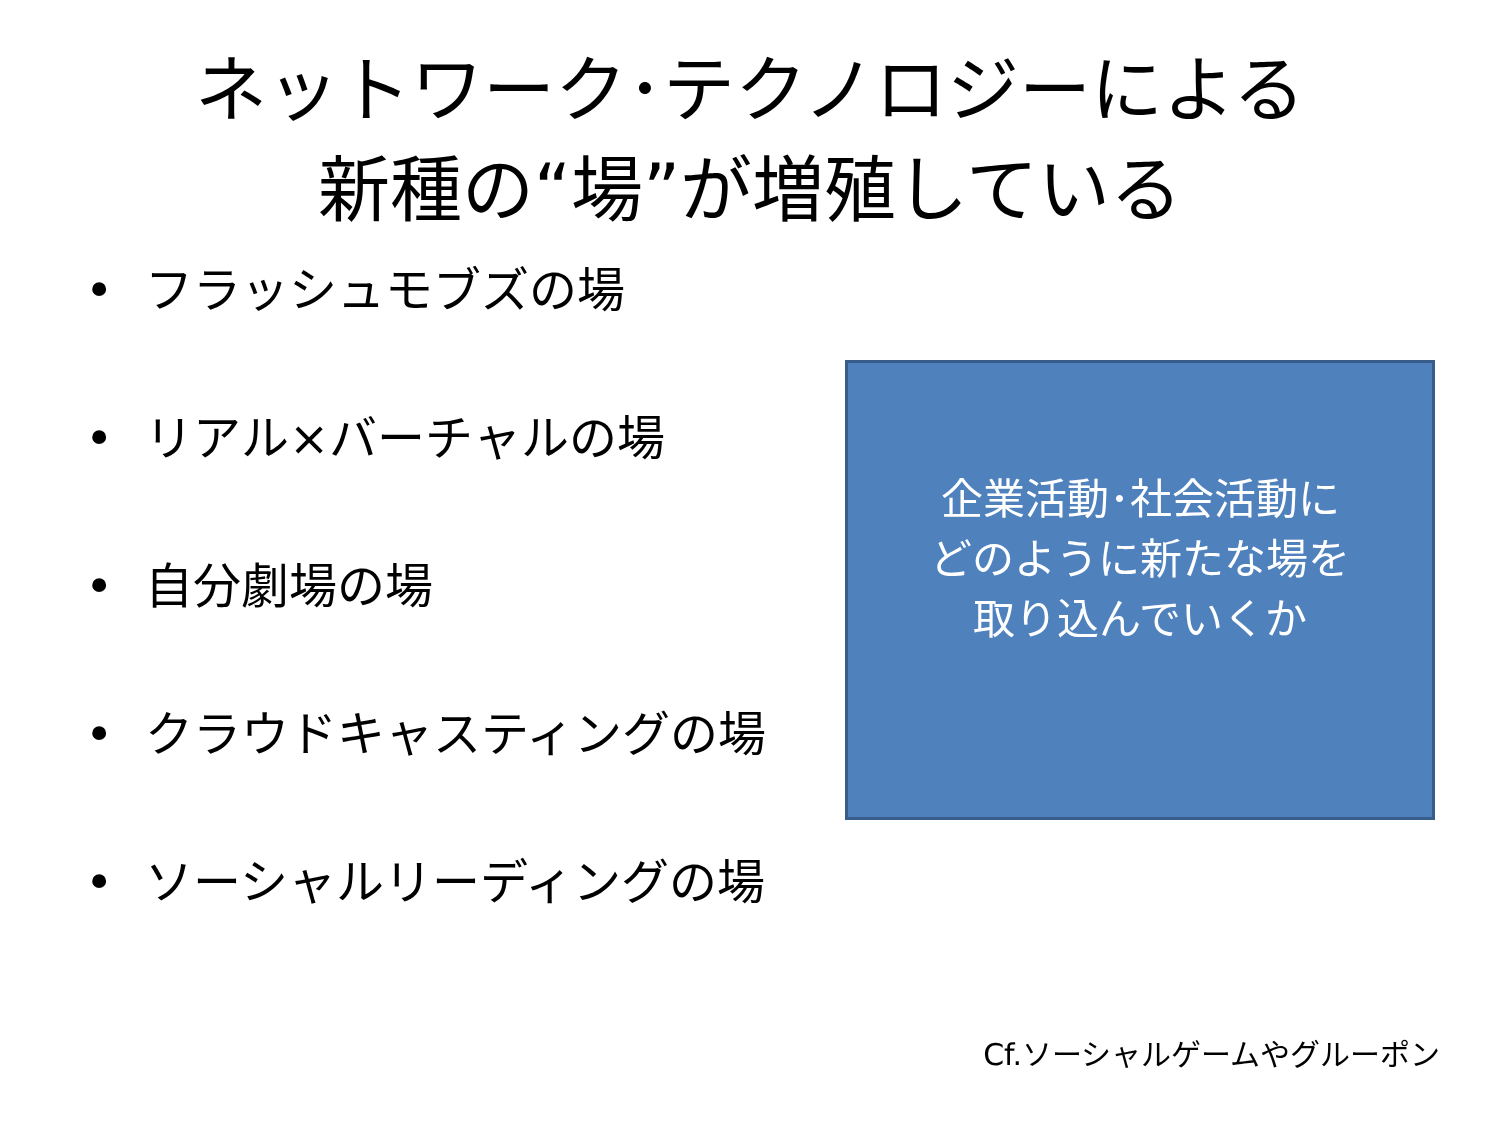ネットワーク･テクノロジーによる
新種の“場”が増殖している
• フラッシュモブズの場
• リアル×バーチャルの場
• 自分劇場の場
• クラウドキャスティングの場
• ソーシャルリーディングの場
企業活動･社会活動に
どのように新たな場を
取り込んでいくか
Cf.ソーシャルゲームやグルーポン